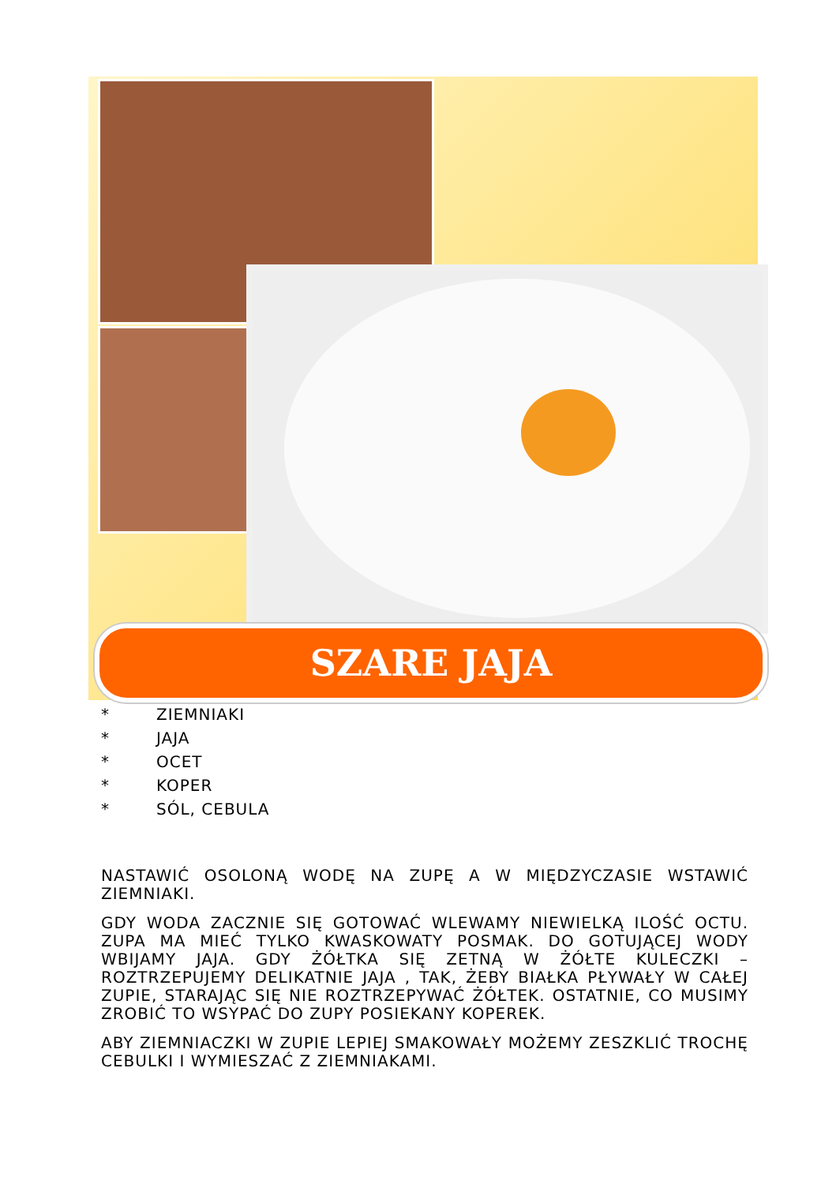SZARE JAJA
* ZIEMNIAKI
* JAJA
* OCET
* KOPER
* SÓL, CEBULA
NASTAWIĆ OSOLONĄ WODĘ NA ZUPĘ A W MIĘDZYCZASIE WSTAWIĆ ZIEMNIAKI.
GDY WODA ZACZNIE SIĘ GOTOWAĆ WLEWAMY NIEWIELKĄ ILOŚĆ OCTU. ZUPA MA MIEĆ TYLKO KWASKOWATY POSMAK. DO GOTUJĄCEJ WODY WBIJAMY JAJA. GDY ŻÓŁTKA SIĘ ZETNĄ W ŻÓŁTE KULECZKI – ROZTRZEPUJEMY DELIKATNIE JAJA , TAK, ŻEBY BIAŁKA PŁYWAŁY W CAŁEJ ZUPIE, STARAJĄC SIĘ NIE ROZTRZEPYWAĆ ŻÓŁTEK. OSTATNIE, CO MUSIMY ZROBIĆ TO WSYPAĆ DO ZUPY POSIEKANY KOPEREK.
ABY ZIEMNIACZKI W ZUPIE LEPIEJ SMAKOWAŁY MOŻEMY ZESZKLIĆ TROCHĘ CEBULKI I WYMIESZAĆ Z ZIEMNIAKAMI.